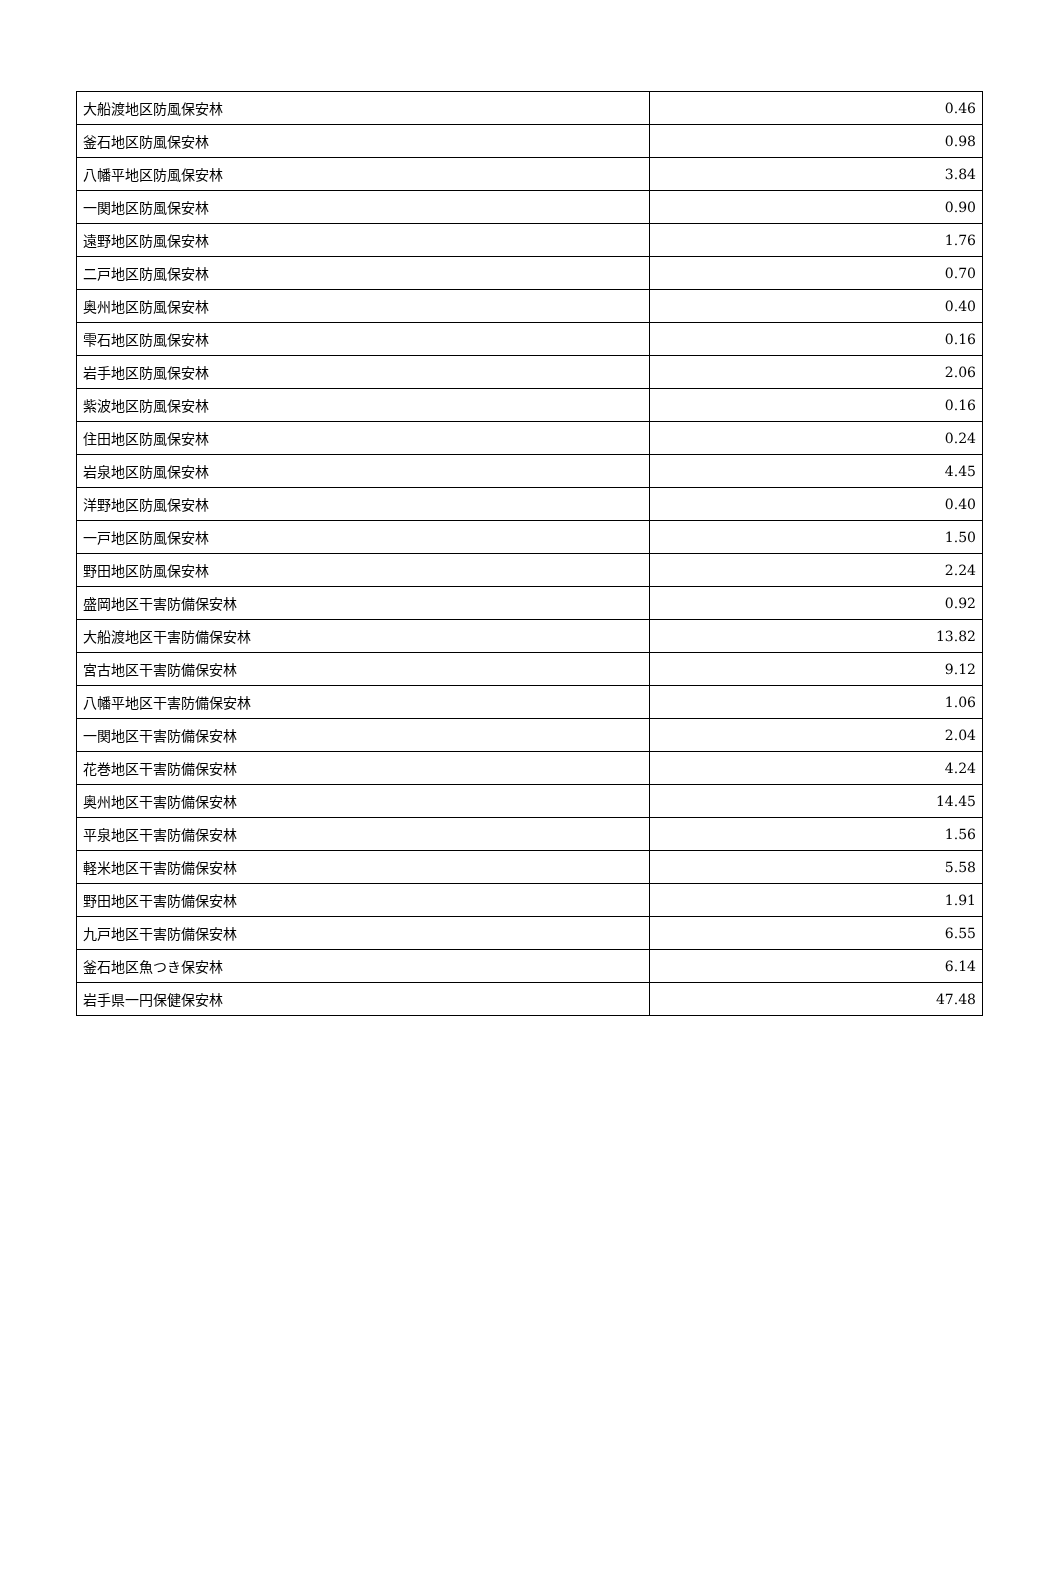| 大船渡地区防風保安林 | 0.46 |
| 釜石地区防風保安林 | 0.98 |
| 八幡平地区防風保安林 | 3.84 |
| 一関地区防風保安林 | 0.90 |
| 遠野地区防風保安林 | 1.76 |
| 二戸地区防風保安林 | 0.70 |
| 奥州地区防風保安林 | 0.40 |
| 雫石地区防風保安林 | 0.16 |
| 岩手地区防風保安林 | 2.06 |
| 紫波地区防風保安林 | 0.16 |
| 住田地区防風保安林 | 0.24 |
| 岩泉地区防風保安林 | 4.45 |
| 洋野地区防風保安林 | 0.40 |
| 一戸地区防風保安林 | 1.50 |
| 野田地区防風保安林 | 2.24 |
| 盛岡地区干害防備保安林 | 0.92 |
| 大船渡地区干害防備保安林 | 13.82 |
| 宮古地区干害防備保安林 | 9.12 |
| 八幡平地区干害防備保安林 | 1.06 |
| 一関地区干害防備保安林 | 2.04 |
| 花巻地区干害防備保安林 | 4.24 |
| 奥州地区干害防備保安林 | 14.45 |
| 平泉地区干害防備保安林 | 1.56 |
| 軽米地区干害防備保安林 | 5.58 |
| 野田地区干害防備保安林 | 1.91 |
| 九戸地区干害防備保安林 | 6.55 |
| 釜石地区魚つき保安林 | 6.14 |
| 岩手県一円保健保安林 | 47.48 |